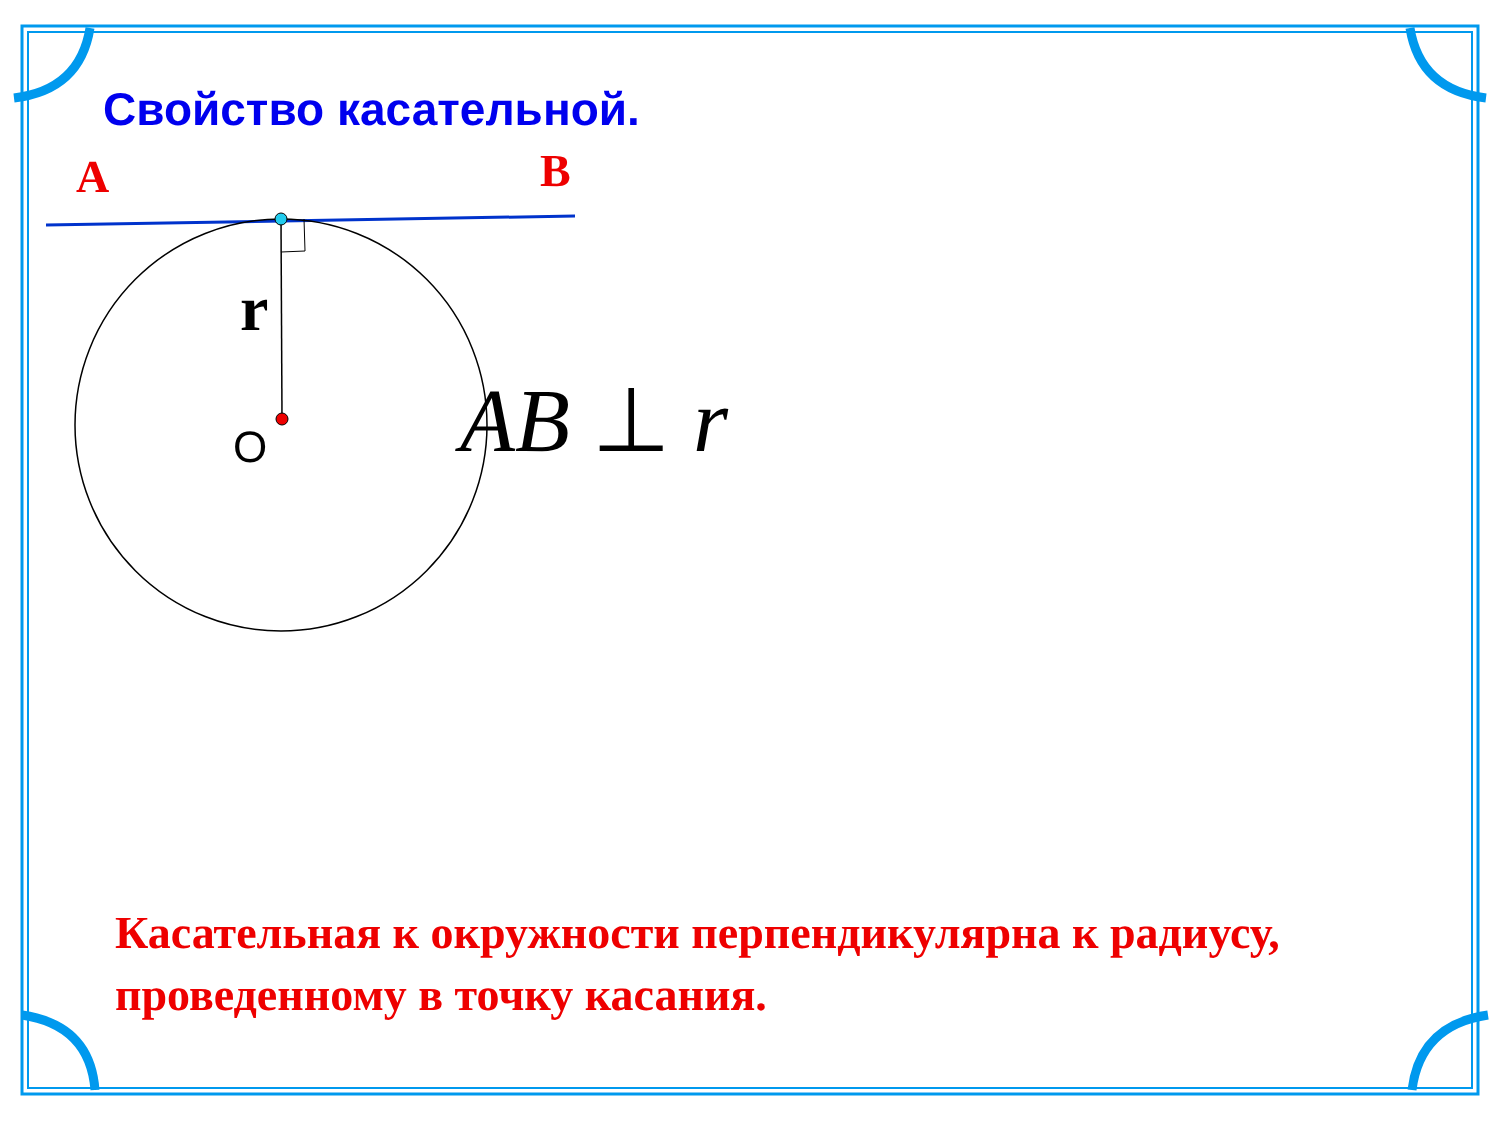Свойство касательной.
A B
r
O
AB ⊥ r
Касательная к окружности перпендикулярна к радиусу, проведенному в точку касания.